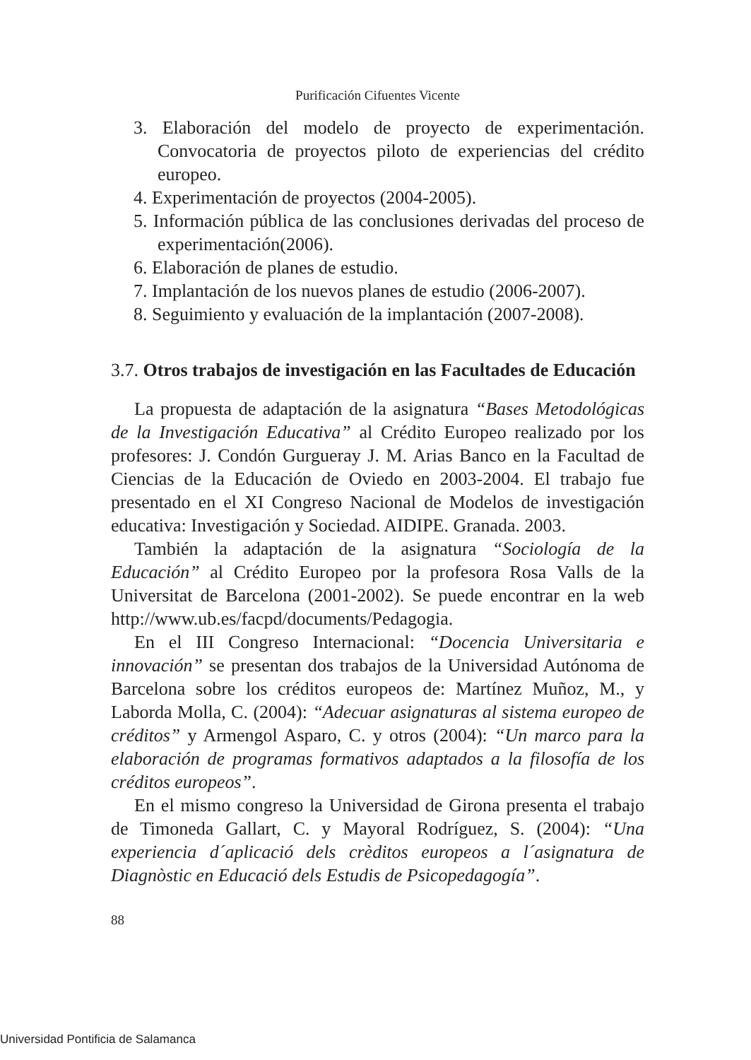Purificación Cifuentes Vicente
3. Elaboración del modelo de proyecto de experimentación. Convocatoria de proyectos piloto de experiencias del crédito europeo.
4. Experimentación de proyectos (2004-2005).
5. Información pública de las conclusiones derivadas del proceso de experimentación(2006).
6. Elaboración de planes de estudio.
7. Implantación de los nuevos planes de estudio (2006-2007).
8. Seguimiento y evaluación de la implantación (2007-2008).
3.7. Otros trabajos de investigación en las Facultades de Educación
La propuesta de adaptación de la asignatura “Bases Metodológicas de la Investigación Educativa” al Crédito Europeo realizado por los profesores: J. Condón Gurgueray J. M. Arias Banco en la Facultad de Ciencias de la Educación de Oviedo en 2003-2004. El trabajo fue presentado en el XI Congreso Nacional de Modelos de investigación educativa: Investigación y Sociedad. AIDIPE. Granada. 2003.
También la adaptación de la asignatura “Sociología de la Educación” al Crédito Europeo por la profesora Rosa Valls de la Universitat de Barcelona (2001-2002). Se puede encontrar en la web http://www.ub.es/facpd/documents/Pedagogia.
En el III Congreso Internacional: “Docencia Universitaria e innovación” se presentan dos trabajos de la Universidad Autónoma de Barcelona sobre los créditos europeos de: Martínez Muñoz, M., y Laborda Molla, C. (2004): “Adecuar asignaturas al sistema europeo de créditos” y Armengol Asparo, C. y otros (2004): “Un marco para la elaboración de programas formativos adaptados a la filosofía de los créditos europeos”.
En el mismo congreso la Universidad de Girona presenta el trabajo de Timoneda Gallart, C. y Mayoral Rodríguez, S. (2004): “Una experiencia d´aplicació dels crèditos europeos a l´asignatura de Diagnòstic en Educació dels Estudis de Psicopedagogía”.
88
Universidad Pontificia de Salamanca